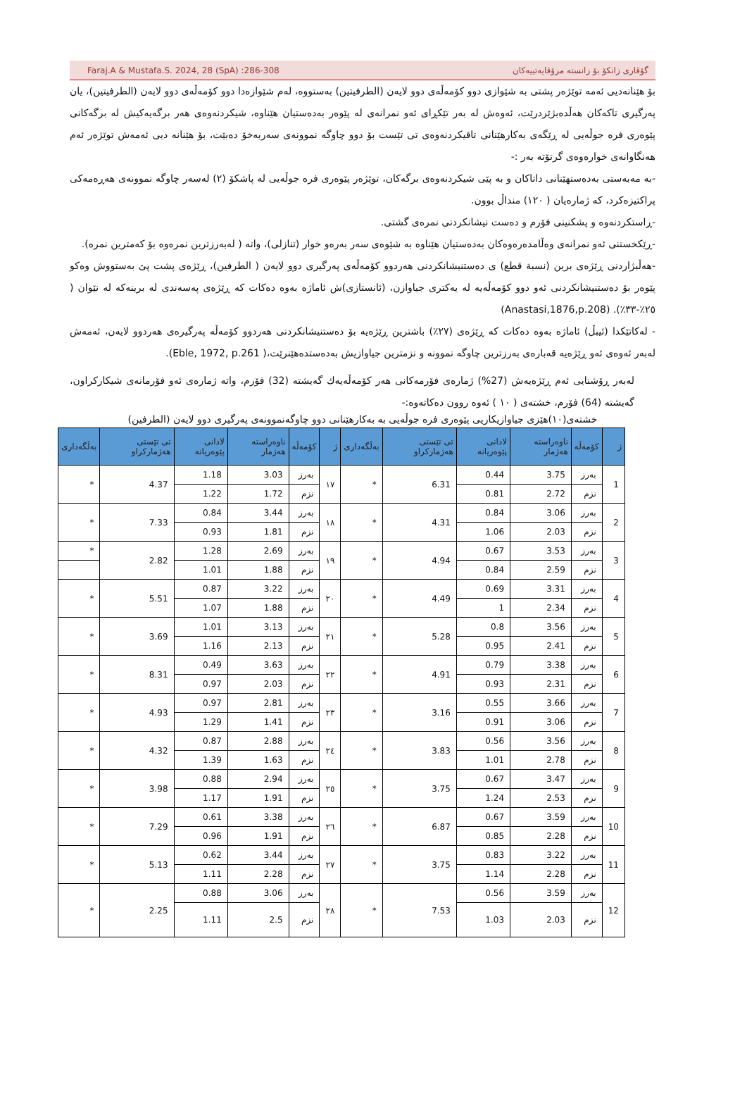Faraj.A & Mustafa.S. 2024, 28 (SpA) :286-308 گۆڤاری زانكۆ بۆ زانسته‌ مرۆڤایه‌تییه‌كان
بۆ هێنانه‌دیی ئه‌مه‌ توێژەر پشتی به‌ شێوازی دوو كۆمه‌ڵه‌ی دوو لایه‌ن (الطرفيتين) به‌ستووه‌، له‌م شێوازه‌دا دوو كۆمه‌ڵه‌ی دوو لایه‌ن (الطرفيتين)، یان په‌رگیری تاكه‌كان هه‌ڵده‌بژێردرێت، ئه‌وه‌ش له‌ به‌ر تێكڕای ئه‌و نمرانه‌ی له‌ پێوەر به‌ده‌ستیان هێناوه‌، شیكردنه‌وه‌ی هه‌ر برگه‌یه‌كیش له‌ برگه‌كانی پێوەری فره‌ جوڵه‌یی له‌ ڕێگه‌ی به‌كارهێنانی تاقیكردنه‌وه‌ی تی تێست بۆ دوو چاوگه‌ نموونه‌ی سه‌ربه‌خۆ ده‌بێت، بۆ هێنانه‌ دیی ئه‌مه‌ش توێژەر ئه‌م هه‌نگاوانه‌ی خواره‌وه‌ی گرتۆته‌ به‌ر :-
-به‌ مه‌به‌ستی به‌ده‌ستهێنانی داتاكان و به‌ پێی شیكردنه‌وه‌ی برگه‌كان، توێژەر پێوەری فره‌ جوڵه‌یی له‌ پاشكۆ (٢) له‌سه‌ر چاوگه‌ نموونه‌ی هه‌ڕەمه‌كی پراكتیزه‌كرد، كه‌ ژماره‌یان ( ١٢٠) منداڵ بوون.
-ڕاستكردنه‌وه‌ و پشكنینی فۆرم و ده‌ست نیشانكردنی نمره‌ی گشتی.
-ڕێكخستنی ئه‌و نمرانه‌ی وه‌ڵامده‌ره‌وه‌كان به‌ده‌ستیان هێناوه‌ به‌ شێوه‌ی سه‌ر به‌ره‌و خوار (تنازلی)، واته‌ ( له‌به‌رزترین نمره‌وه‌ بۆ كه‌مترین نمره‌).
-هه‌ڵبژاردنی ڕێژه‌ی برین (نسبة قطع) ی ده‌ستنیشانكردنی هه‌ردوو كۆمه‌ڵه‌ی په‌رگیری دوو لایه‌ن ( الطرفين)، ڕێژه‌ی پشت پێ به‌ستووش وه‌كو پێوەر بۆ ده‌ستنیشانكردنی ئه‌و دوو كۆمه‌ڵه‌یه‌ له‌ یه‌كتری جیاوازن، (ئانستازی)ش ئاماژه‌ به‌وه‌ ده‌كات كه‌ ڕێژه‌ی په‌سه‌ندی له‌ برینه‌كه‌ له‌ نێوان ( ٢٥٪-٣٣٪). (Anastasi,1876,p.208)
- له‌كاتێكدا (ئیبڵ) ئاماژه‌ به‌وه‌ ده‌كات كه‌ ڕێژه‌ی (٢٧٪) باشترین ڕێژه‌یه‌ بۆ ده‌ستنیشانكردنی هه‌ردوو كۆمه‌ڵه‌ په‌رگیره‌ی هه‌ردوو لایه‌ن، ئه‌مه‌ش له‌به‌ر ئه‌وه‌ی ئه‌و ڕێژه‌یه‌ قه‌باره‌ی به‌رزترین چاوگه‌ نموونه‌ و نزمترین جیاوازیش به‌ده‌ستده‌هێنرێت،( Eble, 1972, p.261).
له‌به‌ر ڕۆشنایی ئه‌م ڕێژه‌یه‌ش (27%) ژماره‌ی فۆرمه‌كانی هه‌ر كۆمه‌ڵه‌یه‌ك گه‌یشته‌ (32) فۆرم، واته‌ ژماره‌ی ئه‌و فۆرمانه‌ی شیكاركراون، گه‌یشته‌ (64) فۆرم، خشته‌ی ( ١٠ ) ئه‌وه‌ روون ده‌كاته‌وه‌:-
خشته‌ی(١٠)هێزی جیاوازیكاریی پێوەری فره‌ جوڵه‌یی به‌ به‌كارهێنانی دوو چاوگه‌نموونه‌ی په‌رگیری دوو لایه‌ن (الطرفين)
| ژ | كۆمه‌ڵه‌ | ناوەراسته‌ هه‌ژمار | لادانی پێوەریانه‌ | تی تێستی هه‌ژماركراو | به‌ڵگه‌داری | ژ | كۆمه‌ڵه‌ | ناوەراسته‌ هه‌ژمار | لادانی پێوەریانه‌ | تی تێستی هه‌ژماركراو | به‌ڵگه‌داری |
| --- | --- | --- | --- | --- | --- | --- | --- | --- | --- | --- | --- |
| 1 | به‌رز | 3.75 | 0.44 | 6.31 | * | ١٧ | به‌رز | 3.03 | 1.18 | 4.37 | * |
| | نزم | 2.72 | 0.81 | | | | نزم | 1.72 | 1.22 | | |
| 2 | به‌رز | 3.06 | 0.84 | 4.31 | * | ١٨ | به‌رز | 3.44 | 0.84 | 7.33 | * |
| | نزم | 2.03 | 1.06 | | | | نزم | 1.81 | 0.93 | | |
| 3 | به‌رز | 3.53 | 0.67 | 4.94 | * | ١٩ | به‌رز | 2.69 | 1.28 | 2.82 | * |
| | نزم | 2.59 | 0.84 | | | | نزم | 1.88 | 1.01 | | |
| 4 | به‌رز | 3.31 | 0.69 | 4.49 | * | ٢٠ | به‌رز | 3.22 | 0.87 | 5.51 | * |
| | نزم | 2.34 | 1 | | | | نزم | 1.88 | 1.07 | | |
| 5 | به‌رز | 3.56 | 0.8 | 5.28 | * | ٢١ | به‌رز | 3.13 | 1.01 | 3.69 | * |
| | نزم | 2.41 | 0.95 | | | | نزم | 2.13 | 1.16 | | |
| 6 | به‌رز | 3.38 | 0.79 | 4.91 | * | ٢٢ | به‌رز | 3.63 | 0.49 | 8.31 | * |
| | نزم | 2.31 | 0.93 | | | | نزم | 2.03 | 0.97 | | |
| 7 | به‌رز | 3.66 | 0.55 | 3.16 | * | ٢٣ | به‌رز | 2.81 | 0.97 | 4.93 | * |
| | نزم | 3.06 | 0.91 | | | | نزم | 1.41 | 1.29 | | |
| 8 | به‌رز | 3.56 | 0.56 | 3.83 | * | ٢٤ | به‌رز | 2.88 | 0.87 | 4.32 | * |
| | نزم | 2.78 | 1.01 | | | | نزم | 1.63 | 1.39 | | |
| 9 | به‌رز | 3.47 | 0.67 | 3.75 | * | ٢٥ | به‌رز | 2.94 | 0.88 | 3.98 | * |
| | نزم | 2.53 | 1.24 | | | | نزم | 1.91 | 1.17 | | |
| 10 | به‌رز | 3.59 | 0.67 | 6.87 | * | ٢٦ | به‌رز | 3.38 | 0.61 | 7.29 | * |
| | نزم | 2.28 | 0.85 | | | | نزم | 1.91 | 0.96 | | |
| 11 | به‌رز | 3.22 | 0.83 | 3.75 | * | ٢٧ | به‌رز | 3.44 | 0.62 | 5.13 | * |
| | نزم | 2.28 | 1.14 | | | | نزم | 2.28 | 1.11 | | |
| 12 | به‌رز | 3.59 | 0.56 | 7.53 | * | ٢٨ | به‌رز | 3.06 | 0.88 | 2.25 | * |
| | نزم | 2.03 | 1.03 | | | | نزم | 2.5 | 1.11 | | |